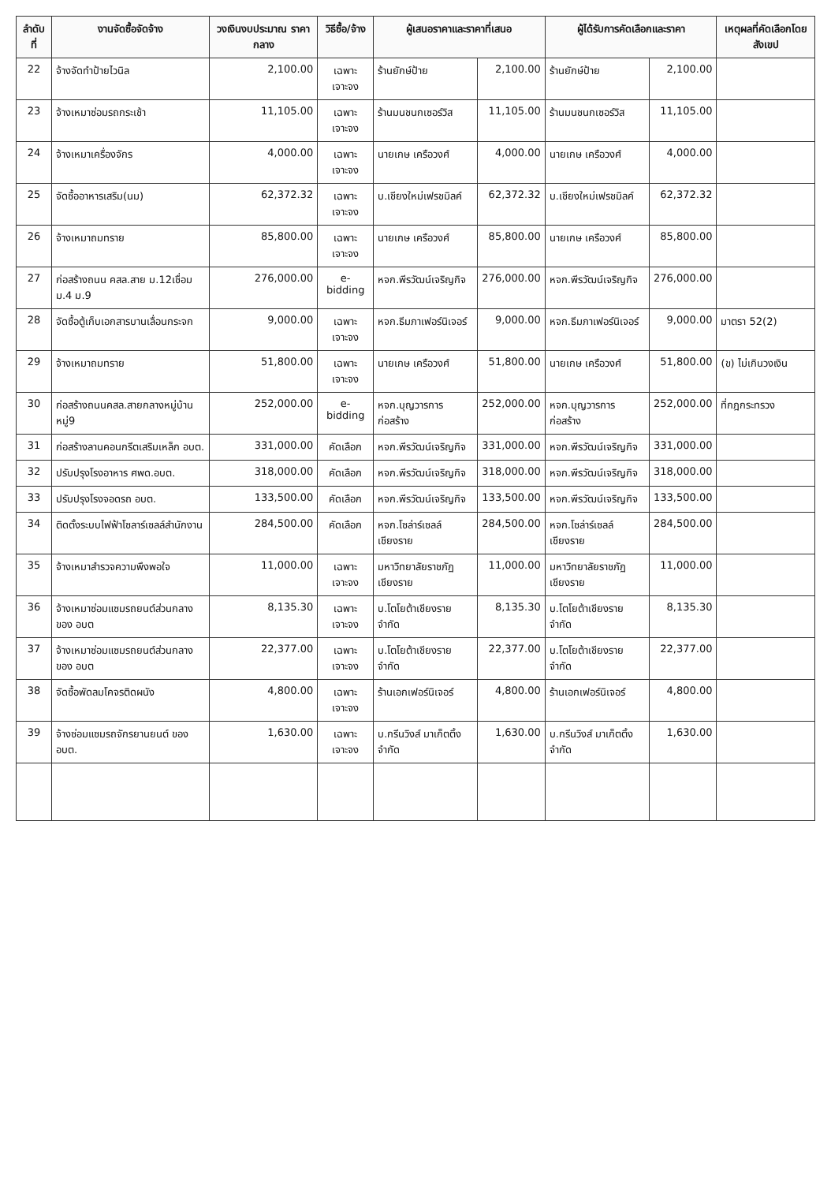| ลำดับที่ | งานจัดซื้อจัดจ้าง | วงเงินงบประมาณ ราคากลาง | วิธีซื้อ/จ้าง | ผู้เสนอราคาและราคาที่เสนอ | | ผู้ได้รับการคัดเลือกและราคา | | เหตุผลที่คัดเลือกโดยสังเขป |
| --- | --- | --- | --- | --- | --- | --- | --- | --- |
| 22 | จ้างจัดทำป้ายไวนิล | 2,100.00 | เฉพาะเจาะจง | ร้านยักษ์ป้าย | 2,100.00 | ร้านยักษ์ป้าย | 2,100.00 | |
| 23 | จ้างเหมาซ่อมรถกระเช้า | 11,105.00 | เฉพาะเจาะจง | ร้านมนชนกเซอร์วิส | 11,105.00 | ร้านมนชนกเซอร์วิส | 11,105.00 | |
| 24 | จ้างเหมาเครื่องจักร | 4,000.00 | เฉพาะเจาะจง | นายเกษ เครือวงศ์ | 4,000.00 | นายเกษ เครือวงศ์ | 4,000.00 | |
| 25 | จัดซื้ออาหารเสริม(นม) | 62,372.32 | เฉพาะเจาะจง | บ.เชียงใหม่เฟรชมิลค์ | 62,372.32 | บ.เชียงใหม่เฟรชมิลค์ | 62,372.32 | |
| 26 | จ้างเหมาถมทราย | 85,800.00 | เฉพาะเจาะจง | นายเกษ เครือวงศ์ | 85,800.00 | นายเกษ เครือวงศ์ | 85,800.00 | |
| 27 | ก่อสร้างถนน คสล.สาย ม.12เชื่อม ม.4 ม.9 | 276,000.00 | e-bidding | หจก.พีรวัฒน์เจริญกิจ | 276,000.00 | หจก.พีรวัฒน์เจริญกิจ | 276,000.00 | |
| 28 | จัดซื้อตู้เก็บเอกสารบานเลื่อนกระจก | 9,000.00 | เฉพาะเจาะจง | หจก.ธีมภาเฟอร์นิเจอร์ | 9,000.00 | หจก.ธีมภาเฟอร์นิเจอร์ | 9,000.00 | มาตรา 52(2) |
| 29 | จ้างเหมาถมทราย | 51,800.00 | เฉพาะเจาะจง | นายเกษ เครือวงศ์ | 51,800.00 | นายเกษ เครือวงศ์ | 51,800.00 | (ข) ไม่เกินวงเงิน |
| 30 | ก่อสร้างถนนคสล.สายกลางหมู่บ้าน หมู่9 | 252,000.00 | e-bidding | หจก.บุญวารการก่อสร้าง | 252,000.00 | หจก.บุญวารการก่อสร้าง | 252,000.00 | ที่กฎกระทรวง |
| 31 | ก่อสร้างลานคอนกรีตเสริมเหล็ก อบต. | 331,000.00 | คัดเลือก | หจก.พีรวัฒน์เจริญกิจ | 331,000.00 | หจก.พีรวัฒน์เจริญกิจ | 331,000.00 | |
| 32 | ปรับปรุงโรงอาหาร ศพด.อบต. | 318,000.00 | คัดเลือก | หจก.พีรวัฒน์เจริญกิจ | 318,000.00 | หจก.พีรวัฒน์เจริญกิจ | 318,000.00 | |
| 33 | ปรับปรุงโรงจอดรถ อบต. | 133,500.00 | คัดเลือก | หจก.พีรวัฒน์เจริญกิจ | 133,500.00 | หจก.พีรวัฒน์เจริญกิจ | 133,500.00 | |
| 34 | ติดตั้งระบบไฟฟ้าโซลาร์เซลล์สำนักงาน | 284,500.00 | คัดเลือก | หจก.โซล่าร์เซลล์เชียงราย | 284,500.00 | หจก.โซล่าร์เซลล์เชียงราย | 284,500.00 | |
| 35 | จ้างเหมาสำรวจความพึงพอใจ | 11,000.00 | เฉพาะเจาะจง | มหาวิทยาลัยราชภัฏเชียงราย | 11,000.00 | มหาวิทยาลัยราชภัฏเชียงราย | 11,000.00 | |
| 36 | จ้างเหมาซ่อมแซมรถยนต์ส่วนกลางของ อบต | 8,135.30 | เฉพาะเจาะจง | บ.โตโยต้าเชียงราย จำกัด | 8,135.30 | บ.โตโยต้าเชียงราย จำกัด | 8,135.30 | |
| 37 | จ้างเหมาซ่อมแซมรถยนต์ส่วนกลางของ อบต | 22,377.00 | เฉพาะเจาะจง | บ.โตโยต้าเชียงราย จำกัด | 22,377.00 | บ.โตโยต้าเชียงราย จำกัด | 22,377.00 | |
| 38 | จัดซื้อพัดลมโคจรติดผนัง | 4,800.00 | เฉพาะเจาะจง | ร้านเอกเฟอร์นิเจอร์ | 4,800.00 | ร้านเอกเฟอร์นิเจอร์ | 4,800.00 | |
| 39 | จ้างซ่อมแซมรถจักรยานยนต์ ของ อบต. | 1,630.00 | เฉพาะเจาะจง | บ.กรีนวิงส์ มาเก็ตติ้ง จำกัด | 1,630.00 | บ.กรีนวิงส์ มาเก็ตติ้ง จำกัด | 1,630.00 | |